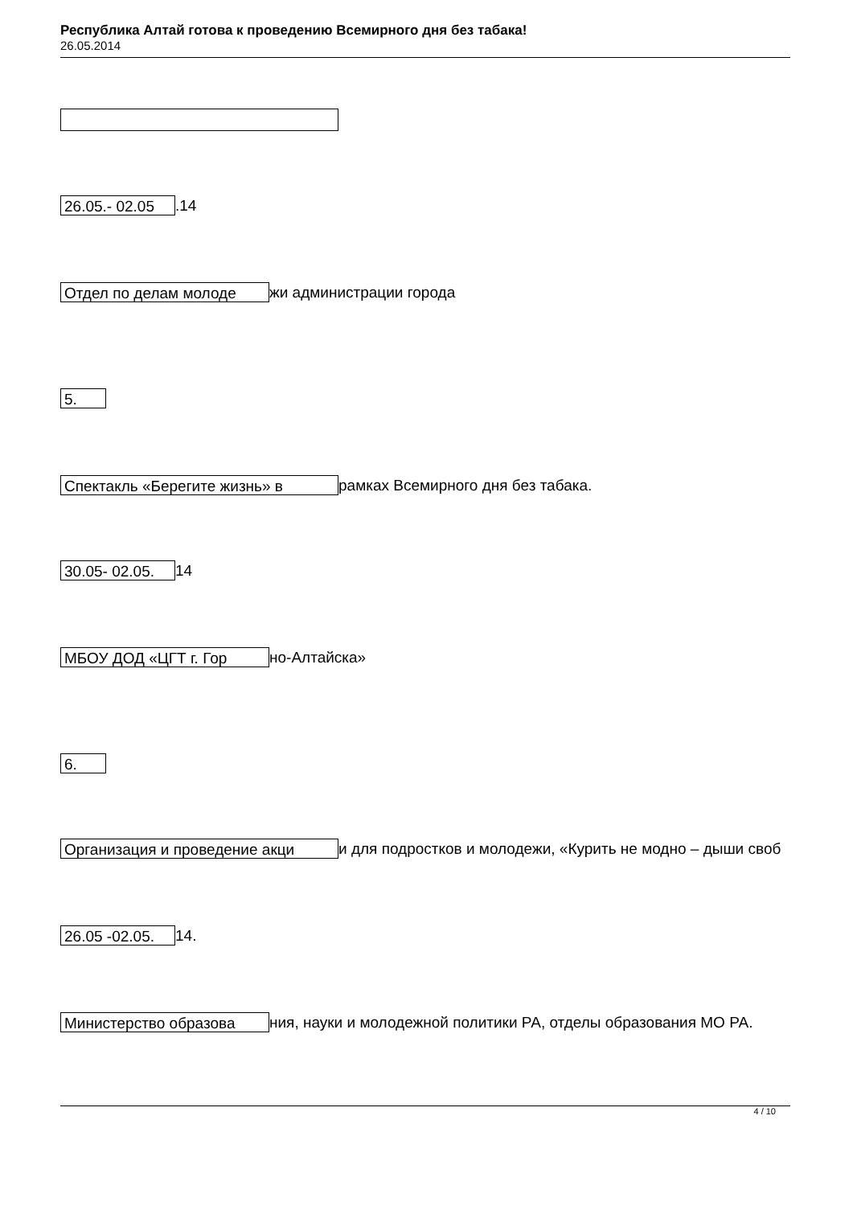Республика Алтай готова к проведению Всемирного дня без табака!
26.05.2014
26.05.- 02.05.14
Отдел по делам молоде жи администрации города
5.
Спектакль «Берегите жизнь» в рамках Всемирного дня без табака.
30.05- 02.05. 14
МБОУ ДОД «ЦГТ г. Гор но-Алтайска»
6.
Организация и проведение акци и для подростков и молодежи, «Курить не модно – дыши своб
26.05 -02.05. 14.
Министерство образова ния, науки и молодежной политики РА, отделы образования МО РА.
4 / 10